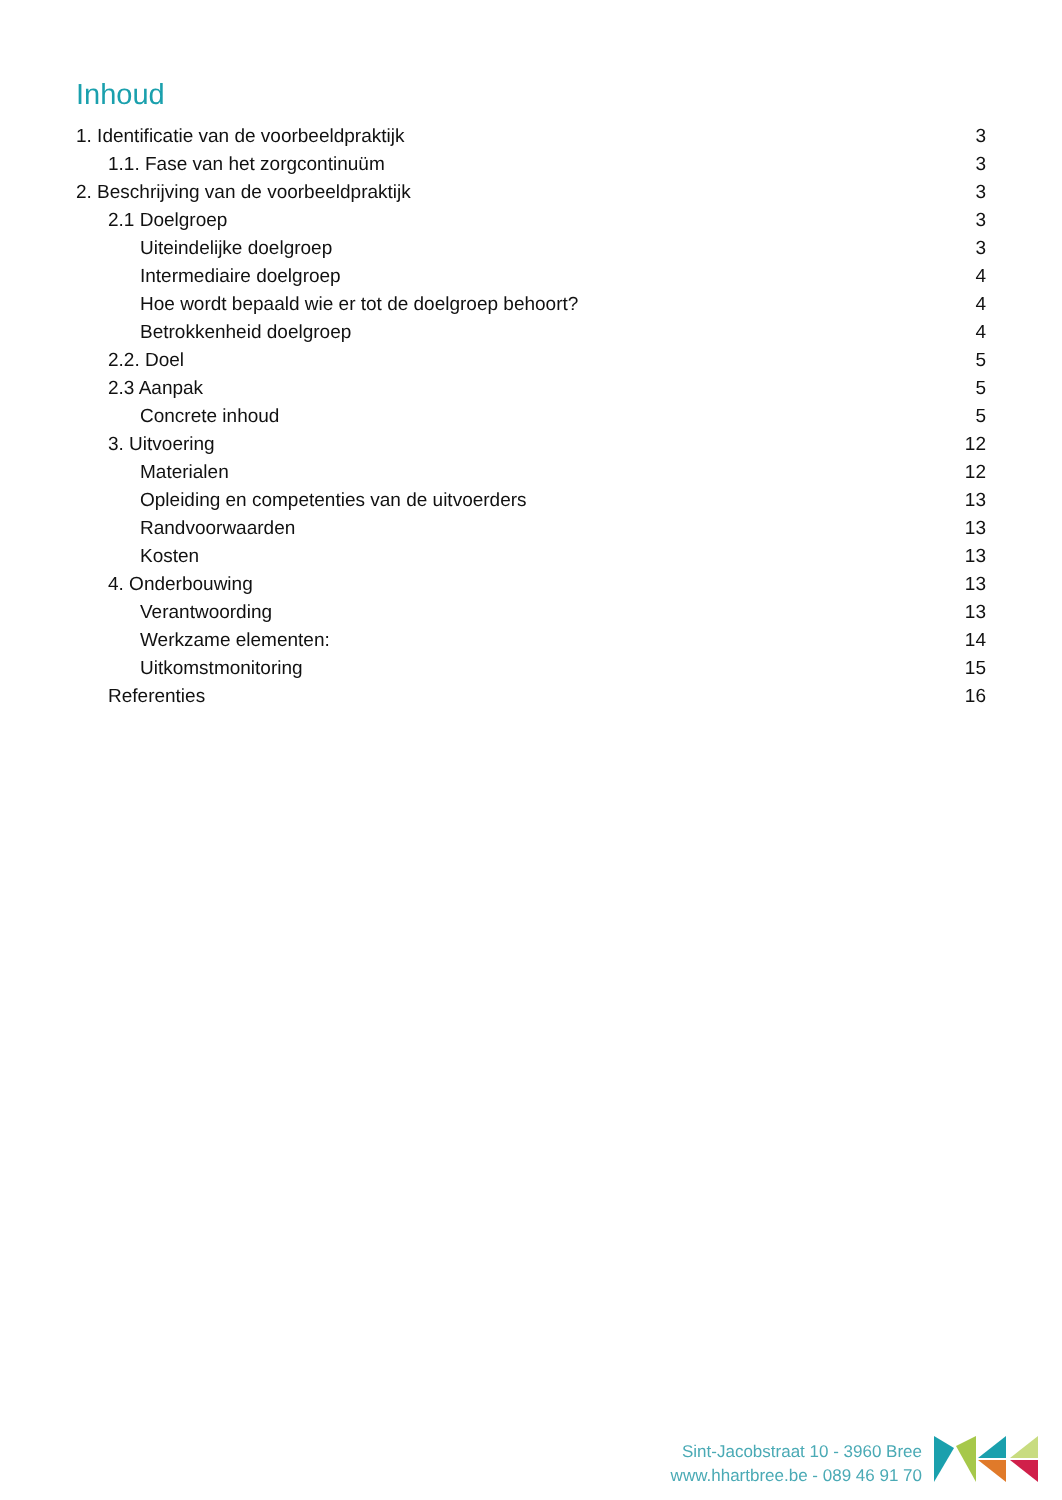Inhoud
1. Identificatie van de voorbeeldpraktijk 3
1.1. Fase van het zorgcontinuüm 3
2. Beschrijving van de voorbeeldpraktijk 3
2.1 Doelgroep 3
Uiteindelijke doelgroep 3
Intermediaire doelgroep 4
Hoe wordt bepaald wie er tot de doelgroep behoort? 4
Betrokkenheid doelgroep 4
2.2. Doel 5
2.3 Aanpak 5
Concrete inhoud 5
3. Uitvoering 12
Materialen 12
Opleiding en competenties van de uitvoerders 13
Randvoorwaarden 13
Kosten 13
4. Onderbouwing 13
Verantwoording 13
Werkzame elementen: 14
Uitkomstmonitoring 15
Referenties 16
Sint-Jacobstraat 10 - 3960 Bree
www.hhartbree.be - 089 46 91 70